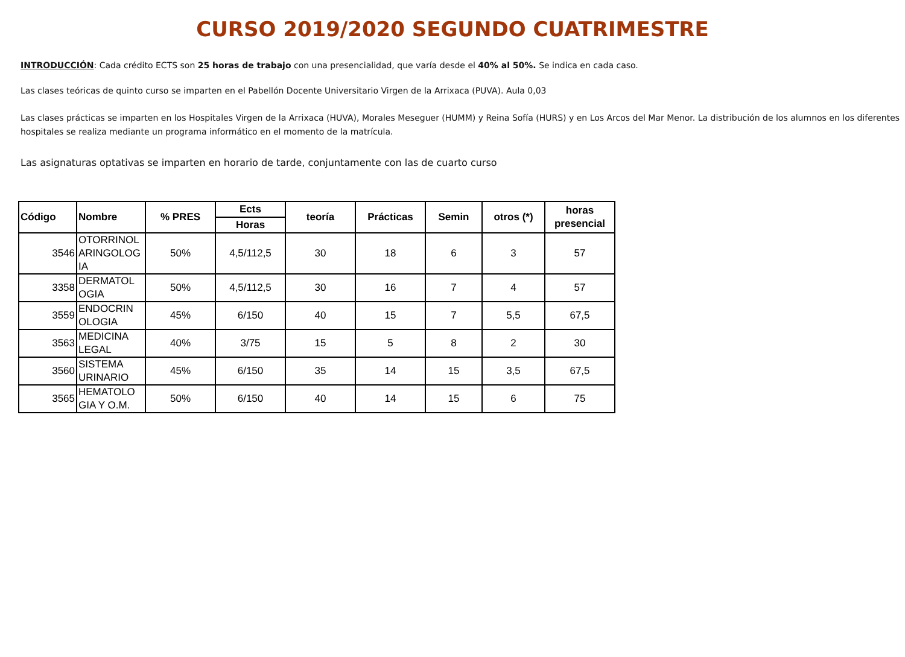CURSO 2019/2020 SEGUNDO CUATRIMESTRE
INTRODUCCIÓN: Cada crédito ECTS son 25 horas de trabajo con una presencialidad, que varía desde el 40% al 50%. Se indica en cada caso.
Las clases teóricas de quinto curso se imparten en el Pabellón Docente Universitario Virgen de la Arrixaca (PUVA). Aula 0,03
Las clases prácticas se imparten en los Hospitales Virgen de la Arrixaca (HUVA), Morales Meseguer (HUMM) y Reina Sofía (HURS) y en Los Arcos del Mar Menor. La distribución de los alumnos en los diferentes hospitales se realiza mediante un programa informático en el momento de la matrícula.
Las asignaturas optativas se imparten en horario de tarde, conjuntamente con las de cuarto curso
| Código | Nombre | % PRES | Ects | teoría | Prácticas | Semin | otros (*) | horas presencial |
| --- | --- | --- | --- | --- | --- | --- | --- | --- |
| | | | Horas | | | | | |
| 3546 | OTORRINOL ARINGOLOG IA | 50% | 4,5/112,5 | 30 | 18 | 6 | 3 | 57 |
| 3358 | DERMATOL OGIA | 50% | 4,5/112,5 | 30 | 16 | 7 | 4 | 57 |
| 3559 | ENDOCRIN OLOGIA | 45% | 6/150 | 40 | 15 | 7 | 5,5 | 67,5 |
| 3563 | MEDICINA LEGAL | 40% | 3/75 | 15 | 5 | 8 | 2 | 30 |
| 3560 | SISTEMA URINARIO | 45% | 6/150 | 35 | 14 | 15 | 3,5 | 67,5 |
| 3565 | HEMATOLO GIA Y O.M. | 50% | 6/150 | 40 | 14 | 15 | 6 | 75 |